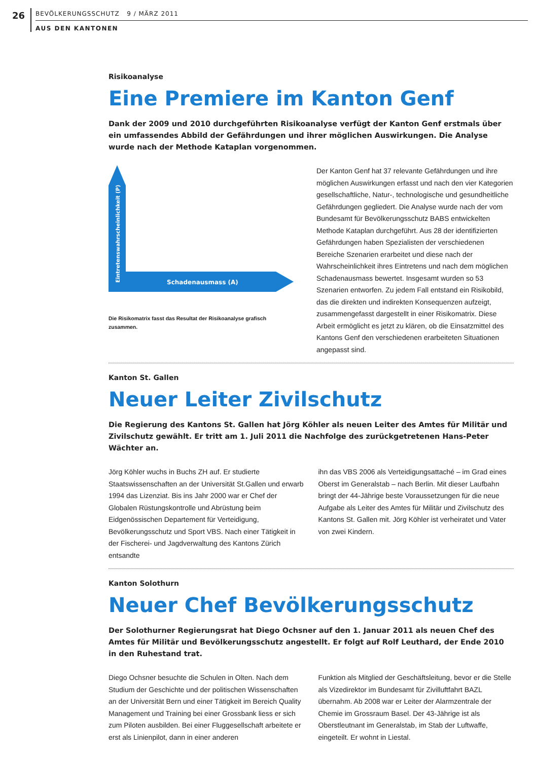26
BEVÖLKERUNGSSCHUTZ 9 / MÄRZ 2011
AUS DEN KANTONEN
Risikoanalyse
Eine Premiere im Kanton Genf
Dank der 2009 und 2010 durchgeführten Risikoanalyse verfügt der Kanton Genf erstmals über ein umfassendes Abbild der Gefährdungen und ihrer möglichen Auswirkungen. Die Analyse wurde nach der Methode Kataplan vorgenommen.
Schadenausmass (A)
Eintretenswahrscheinlichkeit (P)
Die Risikomatrix fasst das Resultat der Risikoanalyse grafisch zusammen.
Der Kanton Genf hat 37 relevante Gefährdungen und ihre möglichen Auswirkungen erfasst und nach den vier Kategorien gesellschaftliche, Natur-, technologische und gesundheitliche Gefährdungen gegliedert. Die Analyse wurde nach der vom Bundesamt für Bevölkerungsschutz BABS entwickelten Methode Kataplan durchgeführt. Aus 28 der identifizierten Gefährdungen haben Spezialisten der verschiedenen Bereiche Szenarien erarbeitet und diese nach der Wahrscheinlichkeit ihres Eintretens und nach dem möglichen Schadenausmass bewertet. Insgesamt wurden so 53 Szenarien entworfen. Zu jedem Fall entstand ein Risikobild, das die direkten und indirekten Konsequenzen aufzeigt, zusammengefasst dargestellt in einer Risikomatrix. Diese Arbeit ermöglicht es jetzt zu klären, ob die Einsatzmittel des Kantons Genf den verschiedenen erarbeiteten Situationen angepasst sind.
Kanton St. Gallen
Neuer Leiter Zivilschutz
Die Regierung des Kantons St. Gallen hat Jörg Köhler als neuen Leiter des Amtes für Militär und Zivilschutz gewählt. Er tritt am 1. Juli 2011 die Nachfolge des zurückgetretenen Hans-Peter Wächter an.
Jörg Köhler wuchs in Buchs ZH auf. Er studierte Staatswissenschaften an der Universität St.Gallen und erwarb 1994 das Lizenziat. Bis ins Jahr 2000 war er Chef der Globalen Rüstungskontrolle und Abrüstung beim Eidgenössischen Departement für Verteidigung, Bevölkerungsschutz und Sport VBS. Nach einer Tätigkeit in der Fischerei- und Jagdverwaltung des Kantons Zürich entsandte
ihn das VBS 2006 als Verteidigungsattaché – im Grad eines Oberst im Generalstab – nach Berlin. Mit dieser Laufbahn bringt der 44-Jährige beste Voraussetzungen für die neue Aufgabe als Leiter des Amtes für Militär und Zivilschutz des Kantons St. Gallen mit. Jörg Köhler ist verheiratet und Vater von zwei Kindern.
Kanton Solothurn
Neuer Chef Bevölkerungsschutz
Der Solothurner Regierungsrat hat Diego Ochsner auf den 1. Januar 2011 als neuen Chef des Amtes für Militär und Bevölkerungsschutz angestellt. Er folgt auf Rolf Leuthard, der Ende 2010 in den Ruhestand trat.
Diego Ochsner besuchte die Schulen in Olten. Nach dem Studium der Geschichte und der politischen Wissenschaften an der Universität Bern und einer Tätigkeit im Bereich Quality Management und Training bei einer Grossbank liess er sich zum Piloten ausbilden. Bei einer Fluggesellschaft arbeitete er erst als Linienpilot, dann in einer anderen
Funktion als Mitglied der Geschäftsleitung, bevor er die Stelle als Vizedirektor im Bundesamt für Zivilluftfahrt BAZL übernahm. Ab 2008 war er Leiter der Alarmzentrale der Chemie im Grossraum Basel. Der 43-Jährige ist als Oberstleutnant im Generalstab, im Stab der Luftwaffe, eingeteilt. Er wohnt in Liestal.